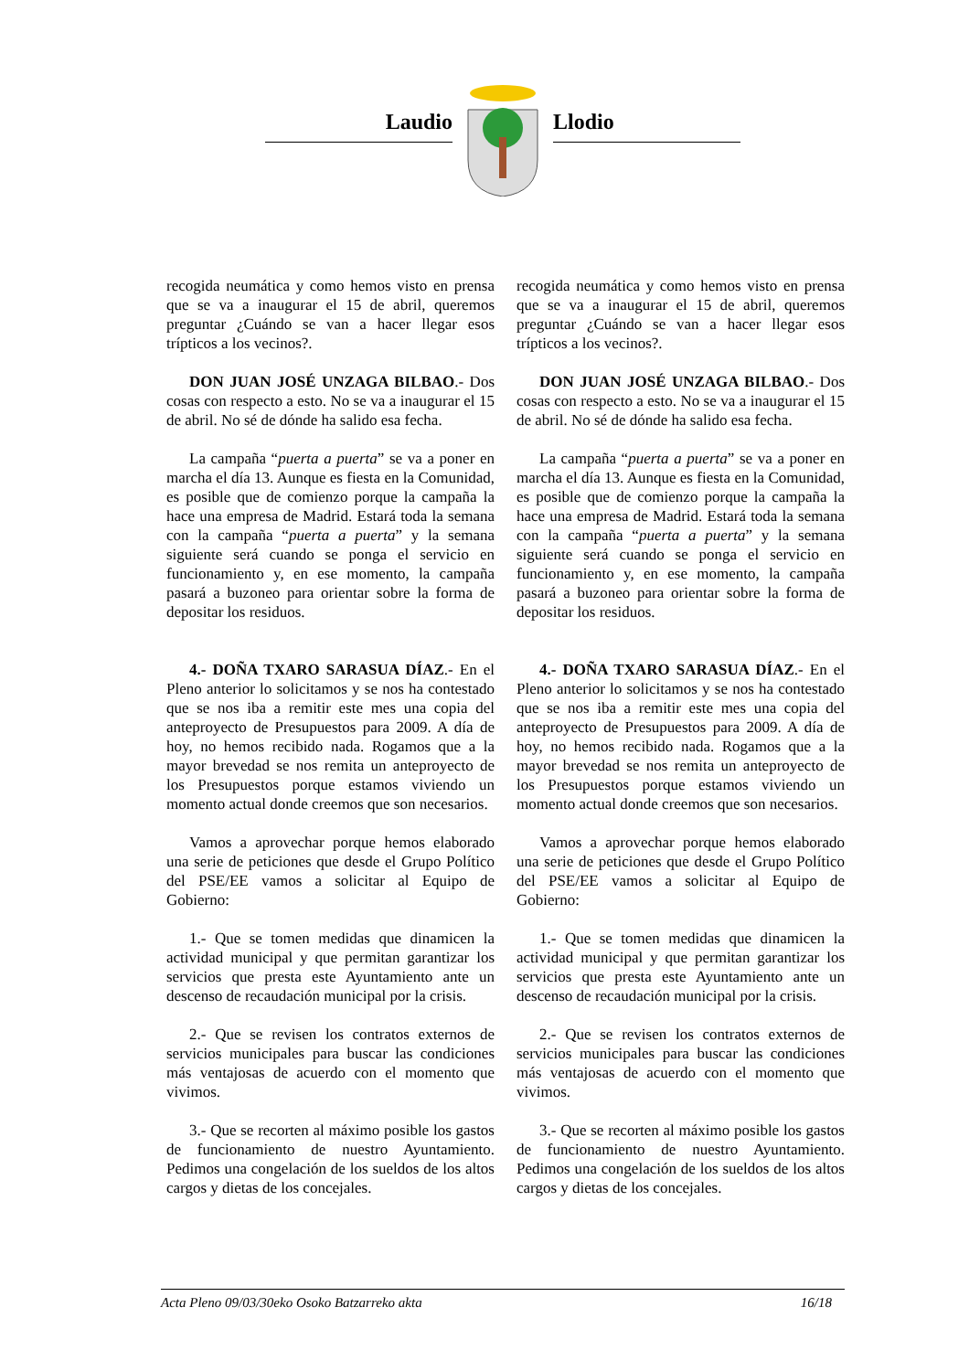Laudio Llodio
recogida neumática y como hemos visto en prensa que se va a inaugurar el 15 de abril, queremos preguntar ¿Cuándo se van a hacer llegar esos trípticos a los vecinos?.
DON JUAN JOSÉ UNZAGA BILBAO.- Dos cosas con respecto a esto. No se va a inaugurar el 15 de abril. No sé de dónde ha salido esa fecha.
La campaña “puerta a puerta” se va a poner en marcha el día 13. Aunque es fiesta en la Comunidad, es posible que de comienzo porque la campaña la hace una empresa de Madrid. Estará toda la semana con la campaña “puerta a puerta” y la semana siguiente será cuando se ponga el servicio en funcionamiento y, en ese momento, la campaña pasará a buzoneo para orientar sobre la forma de depositar los residuos.
4.- DOÑA TXARO SARASUA DÍAZ.- En el Pleno anterior lo solicitamos y se nos ha contestado que se nos iba a remitir este mes una copia del anteproyecto de Presupuestos para 2009. A día de hoy, no hemos recibido nada. Rogamos que a la mayor brevedad se nos remita un anteproyecto de los Presupuestos porque estamos viviendo un momento actual donde creemos que son necesarios.
Vamos a aprovechar porque hemos elaborado una serie de peticiones que desde el Grupo Político del PSE/EE vamos a solicitar al Equipo de Gobierno:
1.- Que se tomen medidas que dinamicen la actividad municipal y que permitan garantizar los servicios que presta este Ayuntamiento ante un descenso de recaudación municipal por la crisis.
2.- Que se revisen los contratos externos de servicios municipales para buscar las condiciones más ventajosas de acuerdo con el momento que vivimos.
3.- Que se recorten al máximo posible los gastos de funcionamiento de nuestro Ayuntamiento. Pedimos una congelación de los sueldos de los altos cargos y dietas de los concejales.
recogida neumática y como hemos visto en prensa que se va a inaugurar el 15 de abril, queremos preguntar ¿Cuándo se van a hacer llegar esos trípticos a los vecinos?.
DON JUAN JOSÉ UNZAGA BILBAO.- Dos cosas con respecto a esto. No se va a inaugurar el 15 de abril. No sé de dónde ha salido esa fecha.
La campaña “puerta a puerta” se va a poner en marcha el día 13. Aunque es fiesta en la Comunidad, es posible que de comienzo porque la campaña la hace una empresa de Madrid. Estará toda la semana con la campaña “puerta a puerta” y la semana siguiente será cuando se ponga el servicio en funcionamiento y, en ese momento, la campaña pasará a buzoneo para orientar sobre la forma de depositar los residuos.
4.- DOÑA TXARO SARASUA DÍAZ.- En el Pleno anterior lo solicitamos y se nos ha contestado que se nos iba a remitir este mes una copia del anteproyecto de Presupuestos para 2009. A día de hoy, no hemos recibido nada. Rogamos que a la mayor brevedad se nos remita un anteproyecto de los Presupuestos porque estamos viviendo un momento actual donde creemos que son necesarios.
Vamos a aprovechar porque hemos elaborado una serie de peticiones que desde el Grupo Político del PSE/EE vamos a solicitar al Equipo de Gobierno:
1.- Que se tomen medidas que dinamicen la actividad municipal y que permitan garantizar los servicios que presta este Ayuntamiento ante un descenso de recaudación municipal por la crisis.
2.- Que se revisen los contratos externos de servicios municipales para buscar las condiciones más ventajosas de acuerdo con el momento que vivimos.
3.- Que se recorten al máximo posible los gastos de funcionamiento de nuestro Ayuntamiento. Pedimos una congelación de los sueldos de los altos cargos y dietas de los concejales.
Acta Pleno 09/03/30eko Osoko Batzarreko akta 16/18